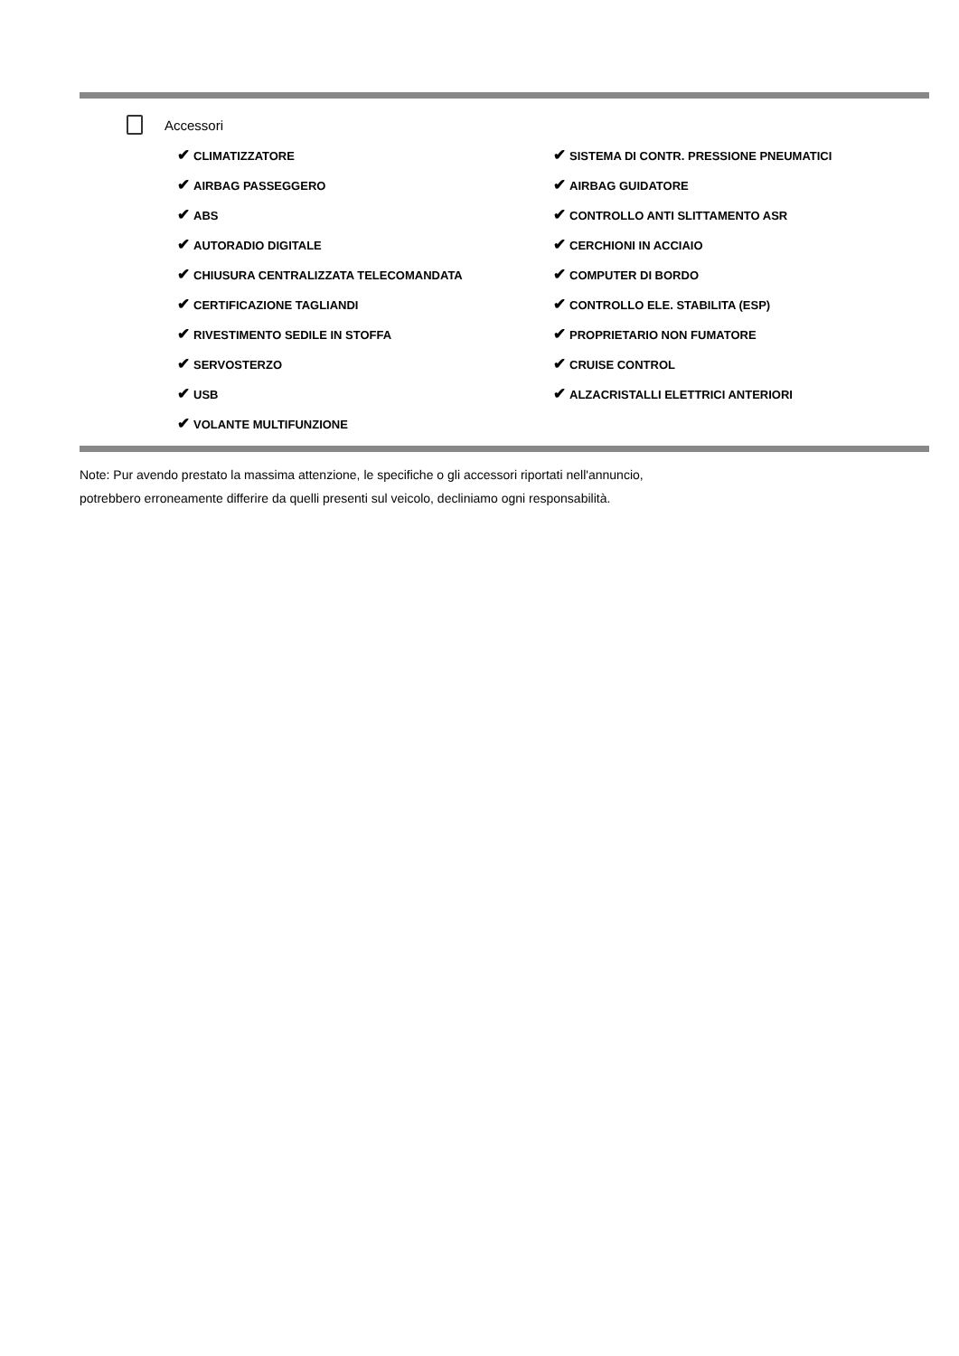Accessori
✔ CLIMATIZZATORE
✔ AIRBAG PASSEGGERO
✔ ABS
✔ AUTORADIO DIGITALE
✔ CHIUSURA CENTRALIZZATA TELECOMANDATA
✔ CERTIFICAZIONE TAGLIANDI
✔ RIVESTIMENTO SEDILE IN STOFFA
✔ SERVOSTERZO
✔ USB
✔ VOLANTE MULTIFUNZIONE
✔ SISTEMA DI CONTR. PRESSIONE PNEUMATICI
✔ AIRBAG GUIDATORE
✔ CONTROLLO ANTI SLITTAMENTO ASR
✔ CERCHIONI IN ACCIAIO
✔ COMPUTER DI BORDO
✔ CONTROLLO ELE. STABILITA (ESP)
✔ PROPRIETARIO NON FUMATORE
✔ CRUISE CONTROL
✔ ALZACRISTALLI ELETTRICI ANTERIORI
Note: Pur avendo prestato la massima attenzione, le specifiche o gli accessori riportati nell'annuncio,
potrebbero erroneamente differire da quelli presenti sul veicolo, decliniamo ogni responsabilità.